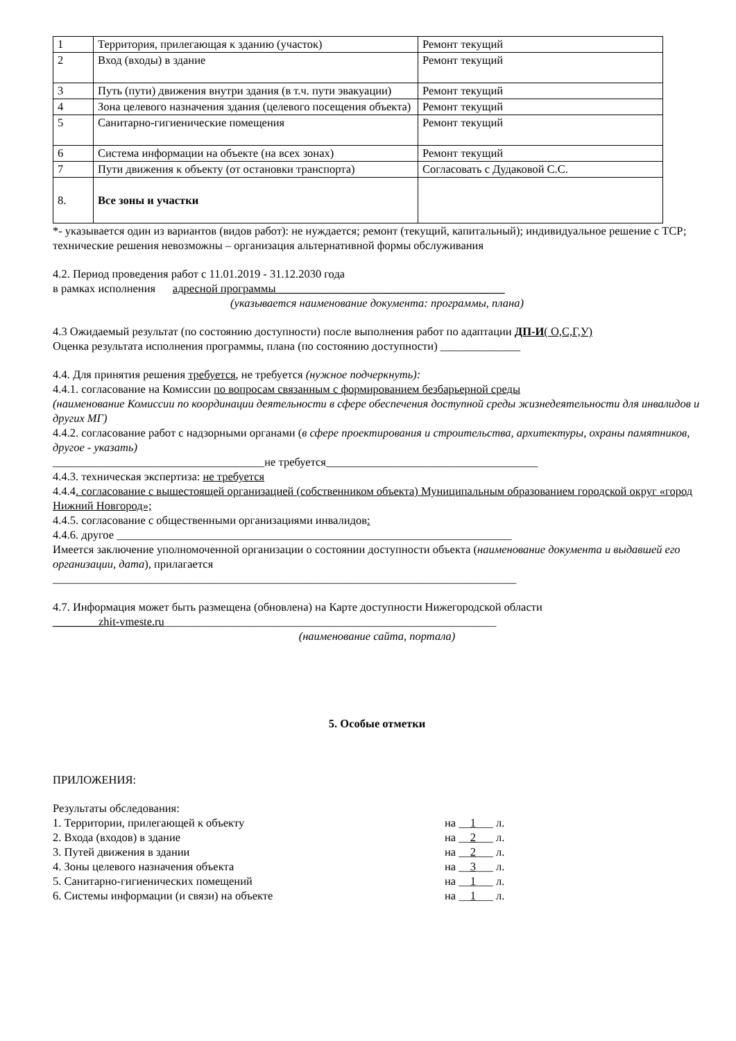| 1 | Территория, прилегающая к зданию (участок) | Ремонт текущий |
| 2 | Вход (входы) в здание | Ремонт текущий |
| 3 | Путь (пути) движения внутри здания (в т.ч. пути эвакуации) | Ремонт текущий |
| 4 | Зона целевого назначения здания (целевого посещения объекта) | Ремонт текущий |
| 5 | Санитарно-гигиенические помещения | Ремонт текущий |
| 6 | Система информации на объекте (на всех зонах) | Ремонт текущий |
| 7 | Пути движения к объекту (от остановки транспорта) | Согласовать с Дудаковой С.С. |
| 8. | Все зоны и участки | |
*- указывается один из вариантов (видов работ): не нуждается; ремонт (текущий, капитальный); индивидуальное решение с ТСР; технические решения невозможны – организация альтернативной формы обслуживания
4.2. Период проведения работ с 11.01.2019 - 31.12.2030 года
в рамках исполнения адресной программы________________________________________
(указывается наименование документа: программы, плана)
4.3 Ожидаемый результат (по состоянию доступности) после выполнения работ по адаптации ДП-И( О,С,Г,У)
Оценка результата исполнения программы, плана (по состоянию доступности) ______________
4.4. Для принятия решения требуется, не требуется (нужное подчеркнуть):
4.4.1. согласование на Комиссии по вопросам связанным с формированием безбарьерной среды
(наименование Комиссии по координации деятельности в сфере обеспечения доступной среды жизнедеятельности для инвалидов и других МГ)
4.4.2. согласование работ с надзорными органами (в сфере проектирования и строительства, архитектуры, охраны памятников, другое - указать)
_____________________________________не требуется_____________________________________
4.4.3. техническая экспертиза: не требуется
4.4.4. согласование с вышестоящей организацией (собственником объекта) Муниципальным образованием городской округ «город Нижний Новгород»;
4.4.5. согласование с общественными организациями инвалидов:
4.4.6. другое _____________________________________________________________________
Имеется заключение уполномоченной организации о состоянии доступности объекта (наименование документа и выдавшей его организации, дата), прилагается
_________________________________________________________________________________
4.7. Информация может быть размещена (обновлена) на Карте доступности Нижегородской области
________zhit-vmeste.ru__________________________________________________________
(наименование сайта, портала)
5. Особые отметки
ПРИЛОЖЕНИЯ:
Результаты обследования:
1. Территории, прилегающей к объекту на __1___ л.
2. Входа (входов) в здание на __2___ л.
3. Путей движения в здании на __2___ л.
4. Зоны целевого назначения объекта на __3___ л.
5. Санитарно-гигиенических помещений на __1___ л.
6. Системы информации (и связи) на объекте на __1___ л.